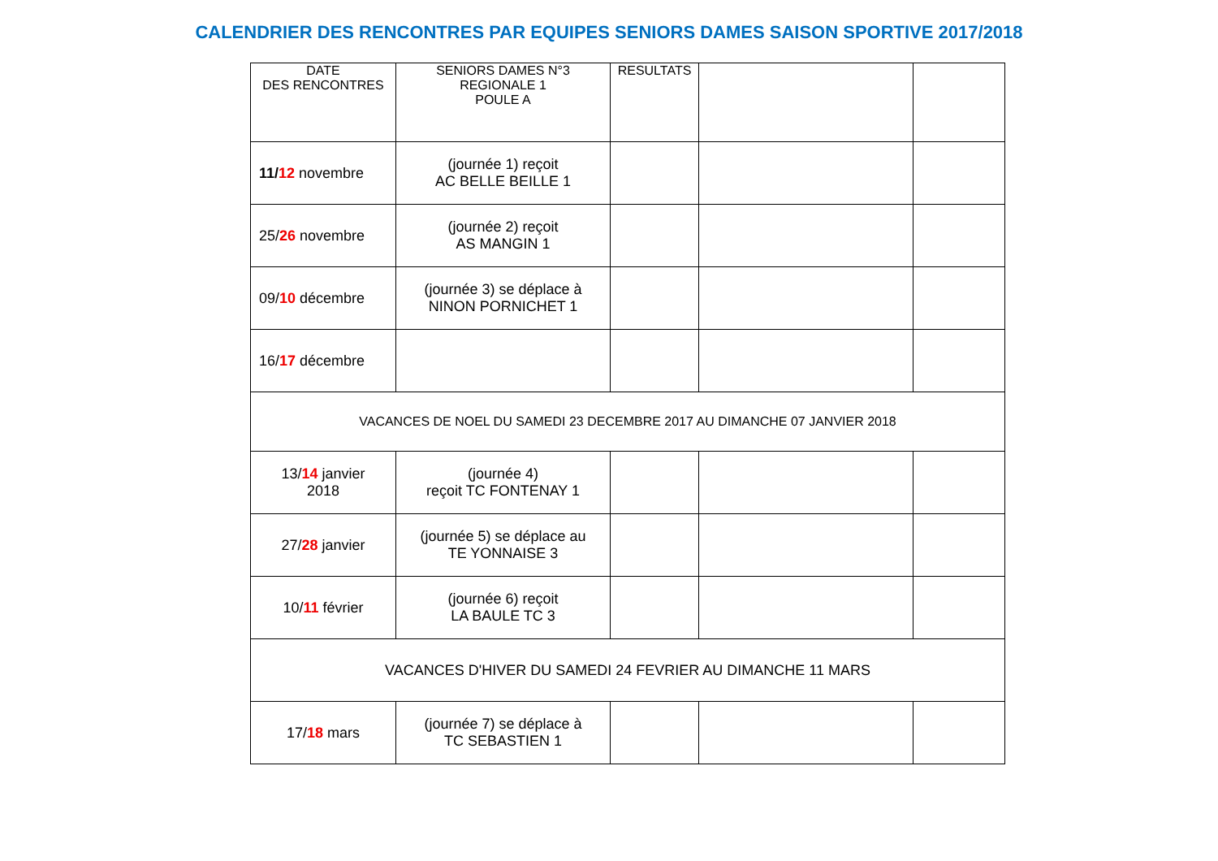CALENDRIER DES RENCONTRES PAR EQUIPES SENIORS DAMES SAISON SPORTIVE 2017/2018
| DATE DES RENCONTRES | SENIORS DAMES N°3 REGIONALE 1 POULE A | RESULTATS | | |
| 11/ 12 novembre | (journée 1) reçoit AC BELLE BEILLE 1 | | | |
| 25/ 26 novembre | (journée 2) reçoit AS MANGIN 1 | | | |
| 09/ 10 décembre | (journée 3) se déplace à NINON PORNICHET 1 | | | |
| 16/ 17 décembre | | | | |
| VACANCES DE NOEL DU SAMEDI 23 DECEMBRE 2017 AU DIMANCHE 07 JANVIER 2018 | | | | |
| 13/ 14 janvier 2018 | (journée 4) reçoit TC FONTENAY 1 | | | |
| 27/ 28 janvier | (journée 5) se déplace au TE YONNAISE 3 | | | |
| 10/ 11 février | (journée 6) reçoit LA BAULE TC 3 | | | |
| VACANCES D'HIVER DU SAMEDI 24 FEVRIER AU DIMANCHE 11 MARS | | | | |
| 17/ 18 mars | (journée 7) se déplace à TC SEBASTIEN 1 | | | |